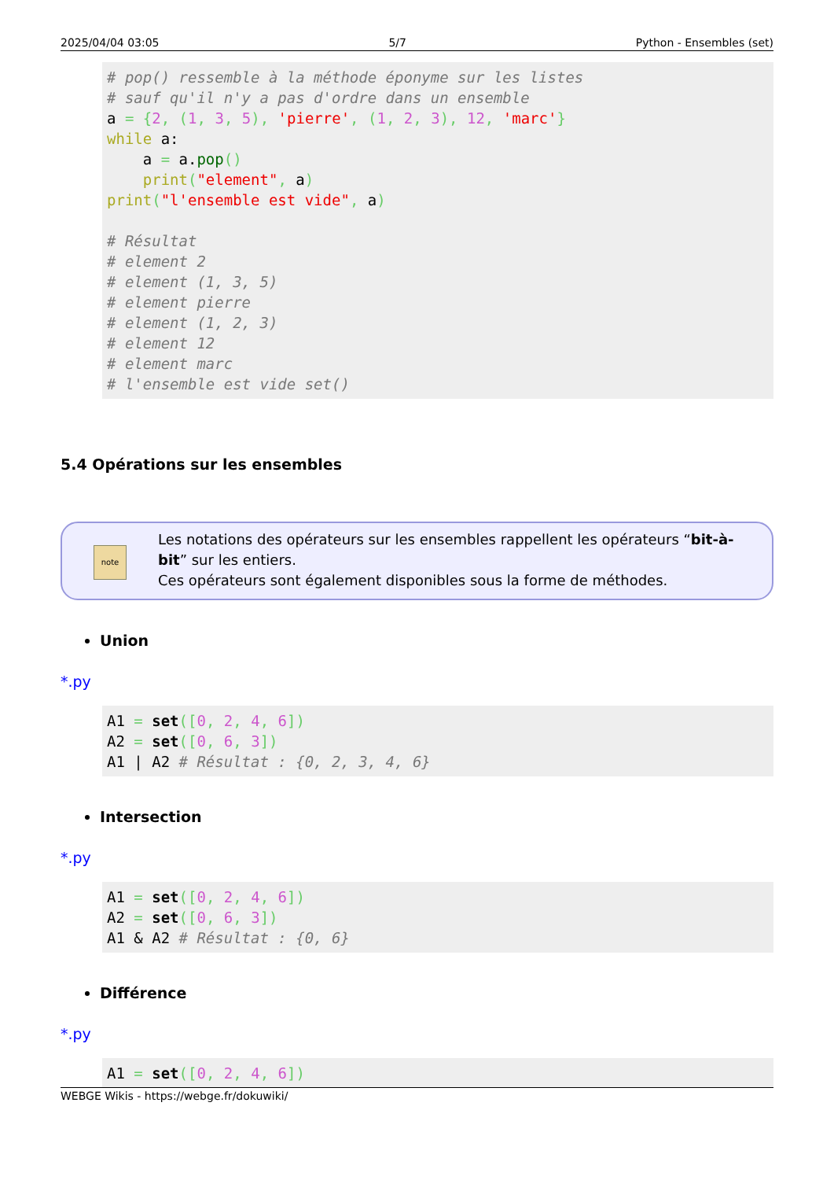2025/04/04 03:05 5/7 Python - Ensembles (set)
# pop() ressemble à la méthode éponyme sur les listes
# sauf qu'il n'y a pas d'ordre dans un ensemble
a = {2, (1, 3, 5), 'pierre', (1, 2, 3), 12, 'marc'}
while a:
    a = a.pop()
    print("element", a)
print("l'ensemble est vide", a)

# Résultat
# element 2
# element (1, 3, 5)
# element pierre
# element (1, 2, 3)
# element 12
# element marc
# l'ensemble est vide set()
5.4 Opérations sur les ensembles
note
Les notations des opérateurs sur les ensembles rappellent les opérateurs “bit-à-bit” sur les entiers.
Ces opérateurs sont également disponibles sous la forme de méthodes.
Union
*.py
A1 = set([0, 2, 4, 6])
A2 = set([0, 6, 3])
A1 | A2 # Résultat : {0, 2, 3, 4, 6}
Intersection
*.py
A1 = set([0, 2, 4, 6])
A2 = set([0, 6, 3])
A1 & A2 # Résultat : {0, 6}
Différence
*.py
A1 = set([0, 2, 4, 6])
WEBGE Wikis - https://webge.fr/dokuwiki/